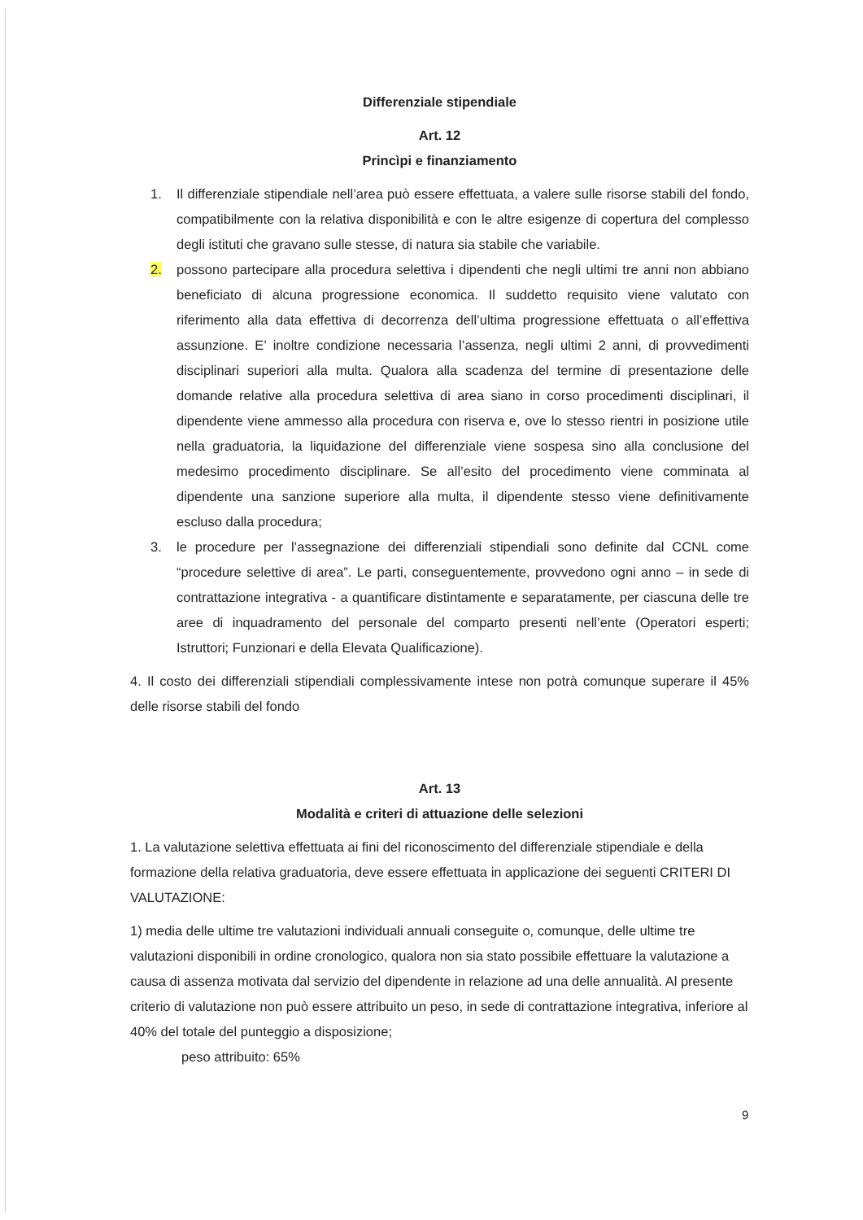Differenziale stipendiale
Art. 12
Princìpi e finanziamento
1. Il differenziale stipendiale nell’area può essere effettuata, a valere sulle risorse stabili del fondo, compatibilmente con la relativa disponibilità e con le altre esigenze di copertura del complesso degli istituti che gravano sulle stesse, di natura sia stabile che variabile.
2. possono partecipare alla procedura selettiva i dipendenti che negli ultimi tre anni non abbiano beneficiato di alcuna progressione economica. Il suddetto requisito viene valutato con riferimento alla data effettiva di decorrenza dell’ultima progressione effettuata o all’effettiva assunzione. E’ inoltre condizione necessaria l’assenza, negli ultimi 2 anni, di provvedimenti disciplinari superiori alla multa. Qualora alla scadenza del termine di presentazione delle domande relative alla procedura selettiva di area siano in corso procedimenti disciplinari, il dipendente viene ammesso alla procedura con riserva e, ove lo stesso rientri in posizione utile nella graduatoria, la liquidazione del differenziale viene sospesa sino alla conclusione del medesimo procedimento disciplinare. Se all’esito del procedimento viene comminata al dipendente una sanzione superiore alla multa, il dipendente stesso viene definitivamente escluso dalla procedura;
3. le procedure per l’assegnazione dei differenziali stipendiali sono definite dal CCNL come “procedure selettive di area”. Le parti, conseguentemente, provvedono ogni anno – in sede di contrattazione integrativa - a quantificare distintamente e separatamente, per ciascuna delle tre aree di inquadramento del personale del comparto presenti nell’ente (Operatori esperti; Istruttori; Funzionari e della Elevata Qualificazione).
4. Il costo dei differenziali stipendiali complessivamente intese non potrà comunque superare il 45% delle risorse stabili del fondo
Art. 13
Modalità e criteri di attuazione delle selezioni
1. La valutazione selettiva effettuata ai fini del riconoscimento del differenziale stipendiale e della formazione della relativa graduatoria, deve essere effettuata in applicazione dei seguenti CRITERI DI VALUTAZIONE:
1) media delle ultime tre valutazioni individuali annuali conseguite o, comunque, delle ultime tre valutazioni disponibili in ordine cronologico, qualora non sia stato possibile effettuare la valutazione a causa di assenza motivata dal servizio del dipendente in relazione ad una delle annualità. Al presente criterio di valutazione non può essere attribuito un peso, in sede di contrattazione integrativa, inferiore al 40% del totale del punteggio a disposizione;
peso attribuito: 65%
9